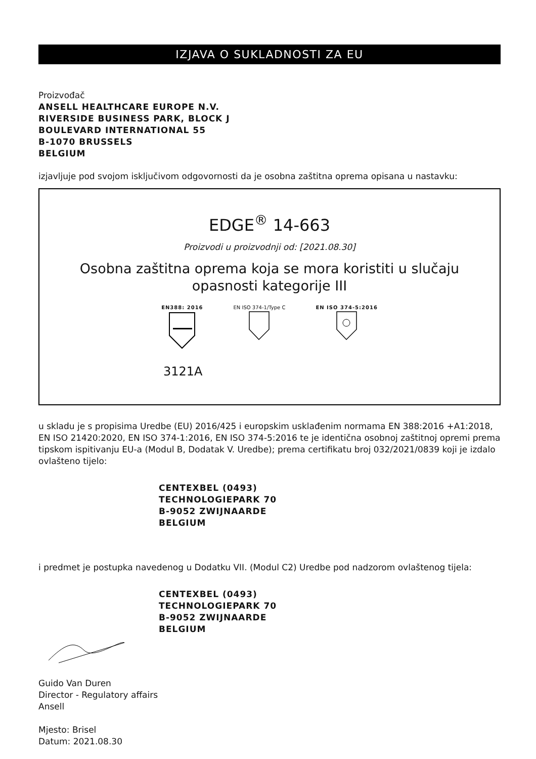IZJAVA O SUKLADNOSTI ZA EU
Proizvođač
ANSELL HEALTHCARE EUROPE N.V.
RIVERSIDE BUSINESS PARK, BLOCK J
BOULEVARD INTERNATIONAL 55
B-1070 BRUSSELS
BELGIUM
izjavljuje pod svojom isključivom odgovornosti da je osobna zaštitna oprema opisana u nastavku:
EDGE<sup>®</sup> 14-663
Proizvodi u proizvodnji od: [2021.08.30]
Osobna zaštitna oprema koja se mora koristiti u slučaju
opasnosti kategorije III
EN388: 2016
EN ISO 374-1/Type C
EN ISO 374-5:2016
3121A
u skladu je s propisima Uredbe (EU) 2016/425 i europskim usklađenim normama EN 388:2016 +A1:2018, EN ISO 21420:2020, EN ISO 374-1:2016, EN ISO 374-5:2016 te je identična osobnoj zaštitnoj opremi prema tipskom ispitivanju EU-a (Modul B, Dodatak V. Uredbe); prema certifikatu broj 032/2021/0839 koji je izdalo ovlašteno tijelo:
CENTEXBEL (0493)
TECHNOLOGIEPARK 70
B-9052 ZWIJNAARDE
BELGIUM
i predmet je postupka navedenog u Dodatku VII. (Modul C2) Uredbe pod nadzorom ovlaštenog tijela:
CENTEXBEL (0493)
TECHNOLOGIEPARK 70
B-9052 ZWIJNAARDE
BELGIUM
Guido Van Duren
Director - Regulatory affairs
Ansell
Mjesto: Brisel
Datum: 2021.08.30